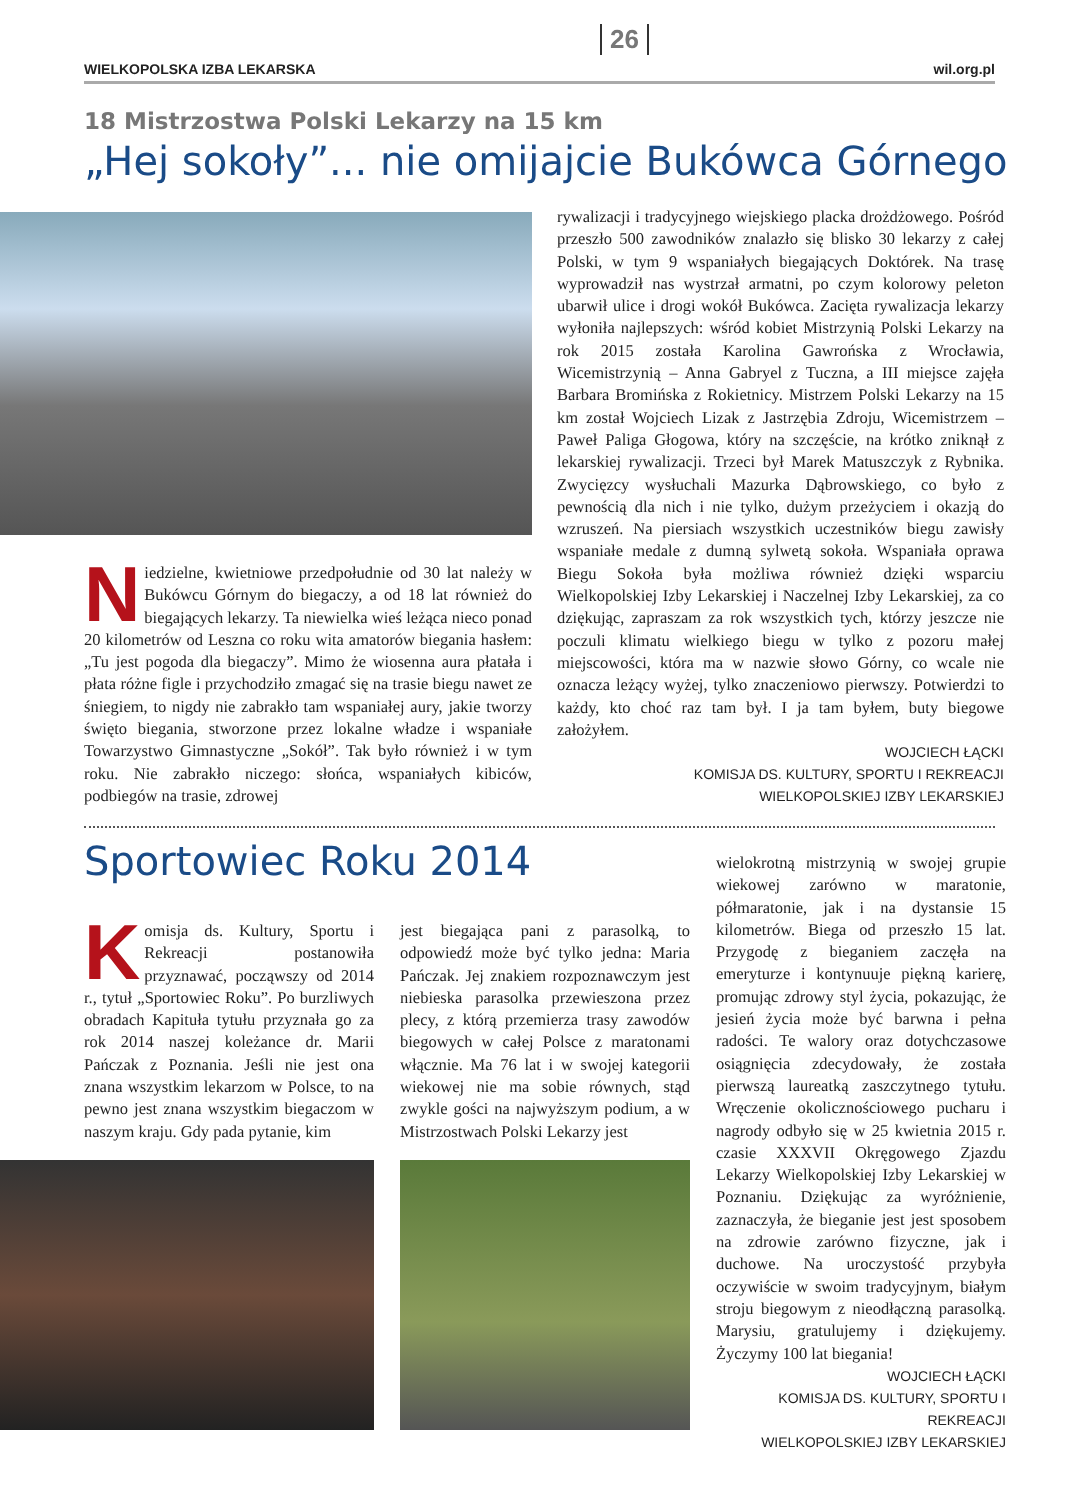WIELKOPOLSKA IZBA LEKARSKA 26 wil.org.pl
18 Mistrzostwa Polski Lekarzy na 15 km
„Hej sokoły”... nie omijajcie Bukówca Górnego
Niedzielne, kwietniowe przedpołudnie od 30 lat należy w Bukówcu Górnym do biegaczy, a od 18 lat również do biegających lekarzy. Ta niewielka wieś leżąca nieco ponad 20 kilometrów od Leszna co roku wita amatorów biegania hasłem: „Tu jest pogoda dla biegaczy”. Mimo że wiosenna aura płatała i płata różne figle i przychodziło zmagać się na trasie biegu nawet ze śniegiem, to nigdy nie zabrakło tam wspaniałej aury, jakie tworzy święto biegania, stworzone przez lokalne władze i wspaniałe Towarzystwo Gimnastyczne „Sokół”. Tak było również i w tym roku. Nie zabrakło niczego: słońca, wspaniałych kibiców, podbiegów na trasie, zdrowej
rywalizacji i tradycyjnego wiejskiego placka drożdżowego. Pośród przeszło 500 zawodników znalazło się blisko 30 lekarzy z całej Polski, w tym 9 wspaniałych biegających Doktórek. Na trasę wyprowadził nas wystrzał armatni, po czym kolorowy peleton ubarwił ulice i drogi wokół Bukówca. Zacięta rywalizacja lekarzy wyłoniła najlepszych: wśród kobiet Mistrzynią Polski Lekarzy na rok 2015 została Karolina Gawrońska z Wrocławia, Wicemistrzynią – Anna Gabryel z Tuczna, a III miejsce zajęła Barbara Bromińska z Rokietnicy. Mistrzem Polski Lekarzy na 15 km został Wojciech Lizak z Jastrzębia Zdroju, Wicemistrzem – Paweł Paliga Głogowa, który na szczęście, na krótko zniknął z lekarskiej rywalizacji. Trzeci był Marek Matuszczyk z Rybnika. Zwycięzcy wysłuchali Mazurka Dąbrowskiego, co było z pewnością dla nich i nie tylko, dużym przeżyciem i okazją do wzruszeń. Na piersiach wszystkich uczestników biegu zawisły wspaniałe medale z dumną sylwetą sokoła. Wspaniała oprawa Biegu Sokoła była możliwa również dzięki wsparciu Wielkopolskiej Izby Lekarskiej i Naczelnej Izby Lekarskiej, za co dziękując, zapraszam za rok wszystkich tych, którzy jeszcze nie poczuli klimatu wielkiego biegu w tylko z pozoru małej miejscowości, która ma w nazwie słowo Górny, co wcale nie oznacza leżący wyżej, tylko znaczeniowo pierwszy. Potwierdzi to każdy, kto choć raz tam był. I ja tam byłem, buty biegowe założyłem.
WOJCIECH ŁĄCKI
KOMISJA DS. KULTURY, SPORTU I REKREACJI
WIELKOPOLSKIEJ IZBY LEKARSKIEJ
Sportowiec Roku 2014
Komisja ds. Kultury, Sportu i Rekreacji postanowiła przyznawać, począwszy od 2014 r., tytuł „Sportowiec Roku”. Po burzliwych obradach Kapituła tytułu przyznała go za rok 2014 naszej koleżance dr. Marii Pańczak z Poznania. Jeśli nie jest ona znana wszystkim lekarzom w Polsce, to na pewno jest znana wszystkim biegaczom w naszym kraju. Gdy pada pytanie, kim
jest biegająca pani z parasolką, to odpowiedź może być tylko jedna: Maria Pańczak. Jej znakiem rozpoznawczym jest niebieska parasolka przewieszona przez plecy, z którą przemierza trasy zawodów biegowych w całej Polsce z maratonami włącznie. Ma 76 lat i w swojej kategorii wiekowej nie ma sobie równych, stąd zwykle gości na najwyższym podium, a w Mistrzostwach Polski Lekarzy jest
wielokrotną mistrzynią w swojej grupie wiekowej zarówno w maratonie, półmaratonie, jak i na dystansie 15 kilometrów. Biega od przeszło 15 lat. Przygodę z bieganiem zaczęła na emeryturze i kontynuuje piękną karierę, promując zdrowy styl życia, pokazując, że jesień życia może być barwna i pełna radości. Te walory oraz dotychczasowe osiągnięcia zdecydowały, że została pierwszą laureatką zaszczytnego tytułu. Wręczenie okolicznościowego pucharu i nagrody odbyło się w 25 kwietnia 2015 r. czasie XXXVII Okręgowego Zjazdu Lekarzy Wielkopolskiej Izby Lekarskiej w Poznaniu. Dziękując za wyróżnienie, zaznaczyła, że bieganie jest jest sposobem na zdrowie zarówno fizyczne, jak i duchowe. Na uroczystość przybyła oczywiście w swoim tradycyjnym, białym stroju biegowym z nieodłączną parasolką. Marysiu, gratulujemy i dziękujemy. Życzymy 100 lat biegania!
WOJCIECH ŁĄCKI
KOMISJA DS. KULTURY, SPORTU I REKREACJI
WIELKOPOLSKIEJ IZBY LEKARSKIEJ